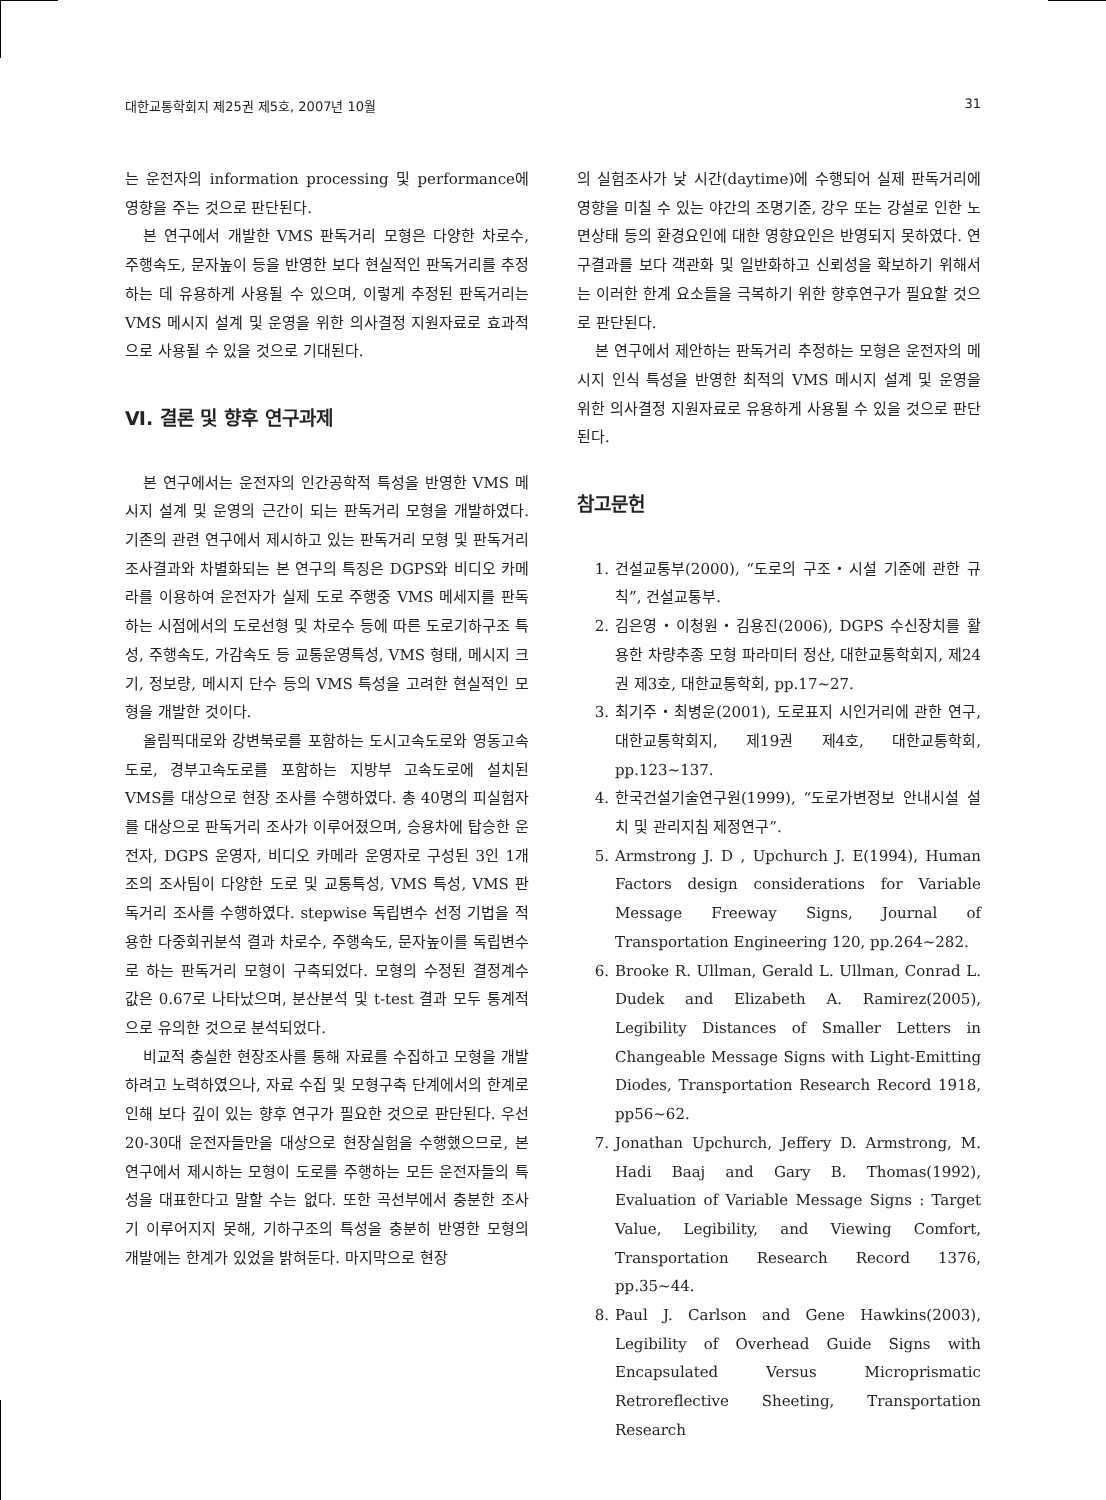대한교통학회지 제25권 제5호, 2007년 10월 31
는 운전자의 information processing 및 performance에 영향을 주는 것으로 판단된다.
본 연구에서 개발한 VMS 판독거리 모형은 다양한 차로수, 주행속도, 문자높이 등을 반영한 보다 현실적인 판독거리를 추정하는 데 유용하게 사용될 수 있으며, 이렇게 추정된 판독거리는 VMS 메시지 설계 및 운영을 위한 의사결정 지원자료로 효과적으로 사용될 수 있을 것으로 기대된다.
Ⅵ. 결론 및 향후 연구과제
본 연구에서는 운전자의 인간공학적 특성을 반영한 VMS 메시지 설계 및 운영의 근간이 되는 판독거리 모형을 개발하였다. 기존의 관련 연구에서 제시하고 있는 판독거리 모형 및 판독거리 조사결과와 차별화되는 본 연구의 특징은 DGPS와 비디오 카메라를 이용하여 운전자가 실제 도로 주행중 VMS 메세지를 판독하는 시점에서의 도로선형 및 차로수 등에 따른 도로기하구조 특성, 주행속도, 가감속도 등 교통운영특성, VMS 형태, 메시지 크기, 정보량, 메시지 단수 등의 VMS 특성을 고려한 현실적인 모형을 개발한 것이다.
올림픽대로와 강변북로를 포함하는 도시고속도로와 영동고속도로, 경부고속도로를 포함하는 지방부 고속도로에 설치된 VMS를 대상으로 현장 조사를 수행하였다. 총 40명의 피실험자를 대상으로 판독거리 조사가 이루어졌으며, 승용차에 탑승한 운전자, DGPS 운영자, 비디오 카메라 운영자로 구성된 3인 1개조의 조사팀이 다양한 도로 및 교통특성, VMS 특성, VMS 판독거리 조사를 수행하였다. stepwise 독립변수 선정 기법을 적용한 다중회귀분석 결과 차로수, 주행속도, 문자높이를 독립변수로 하는 판독거리 모형이 구축되었다. 모형의 수정된 결정계수 값은 0.67로 나타났으며, 분산분석 및 t-test 결과 모두 통계적으로 유의한 것으로 분석되었다.
비교적 충실한 현장조사를 통해 자료를 수집하고 모형을 개발하려고 노력하였으나, 자료 수집 및 모형구축 단계에서의 한계로 인해 보다 깊이 있는 향후 연구가 필요한 것으로 판단된다. 우선 20-30대 운전자들만을 대상으로 현장실험을 수행했으므로, 본 연구에서 제시하는 모형이 도로를 주행하는 모든 운전자들의 특성을 대표한다고 말할 수는 없다. 또한 곡선부에서 충분한 조사기 이루어지지 못해, 기하구조의 특성을 충분히 반영한 모형의 개발에는 한계가 있었을 밝혀둔다. 마지막으로 현장
의 실험조사가 낮 시간(daytime)에 수행되어 실제 판독거리에 영향을 미칠 수 있는 야간의 조명기준, 강우 또는 강설로 인한 노면상태 등의 환경요인에 대한 영향요인은 반영되지 못하였다. 연구결과를 보다 객관화 및 일반화하고 신뢰성을 확보하기 위해서는 이러한 한계 요소들을 극복하기 위한 향후연구가 필요할 것으로 판단된다.
본 연구에서 제안하는 판독거리 추정하는 모형은 운전자의 메시지 인식 특성을 반영한 최적의 VMS 메시지 설계 및 운영을 위한 의사결정 지원자료로 유용하게 사용될 수 있을 것으로 판단된다.
참고문헌
1. 건설교통부(2000), “도로의 구조・시설 기준에 관한 규칙”, 건설교통부.
2. 김은영・이청원・김용진(2006), DGPS 수신장치를 활용한 차량추종 모형 파라미터 정산, 대한교통학회지, 제24권 제3호, 대한교통학회, pp.17~27.
3. 최기주・최병운(2001), 도로표지 시인거리에 관한 연구, 대한교통학회지, 제19권 제4호, 대한교통학회, pp.123~137.
4. 한국건설기술연구원(1999), “도로가변정보 안내시설 설치 및 관리지침 제정연구”.
5. Armstrong J. D , Upchurch J. E(1994), Human Factors design considerations for Variable Message Freeway Signs, Journal of Transportation Engineering 120, pp.264~282.
6. Brooke R. Ullman, Gerald L. Ullman, Conrad L. Dudek and Elizabeth A. Ramirez(2005), Legibility Distances of Smaller Letters in Changeable Message Signs with Light-Emitting Diodes, Transportation Research Record 1918, pp56~62.
7. Jonathan Upchurch, Jeffery D. Armstrong, M. Hadi Baaj and Gary B. Thomas(1992), Evaluation of Variable Message Signs : Target Value, Legibility, and Viewing Comfort, Transportation Research Record 1376, pp.35~44.
8. Paul J. Carlson and Gene Hawkins(2003), Legibility of Overhead Guide Signs with Encapsulated Versus Microprismatic Retroreflective Sheeting, Transportation Research